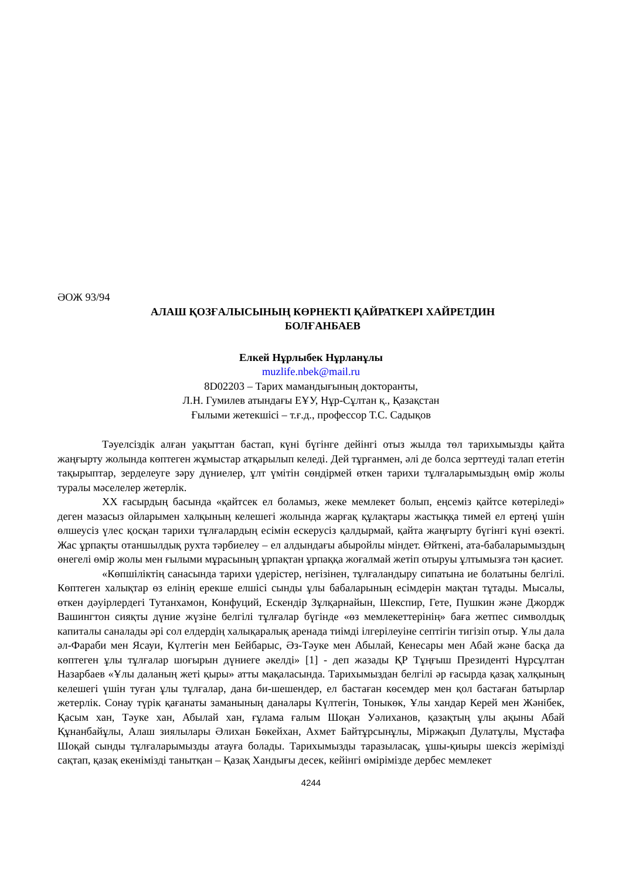ӘОЖ 93/94
АЛАШ ҚОЗҒАЛЫСЫНЫҢ КӨРНЕКТІ ҚАЙРАТКЕРІ ХАЙРЕТДИН
БОЛҒАНБАЕВ
Елкей Нұрлыбек Нұрланұлы
muzlife.nbek@mail.ru
8D02203 – Тарих мамандығының докторанты,
Л.Н. Гумилев атындағы ЕҰУ, Нұр-Сұлтан қ., Қазақстан
Ғылыми жетекшісі – т.ғ.д., профессор Т.С. Садықов
Тәуелсіздік алған уақыттан бастап, күні бүгінге дейінгі отыз жылда төл тарихымызды қайта жаңғырту жолында көптеген жұмыстар атқарылып келеді. Дей тұрғанмен, әлі де болса зерттеуді талап ететін тақырыптар, зерделеуге зәру дүниелер, ұлт үмітін сөндірмей өткен тарихи тұлғаларымыздың өмір жолы туралы мәселелер жетерлік.
XX ғасырдың басында «қайтсек ел боламыз, жеке мемлекет болып, еңсеміз қайтсе көтеріледі» деген мазасыз ойларымен халқының келешегі жолында жарғақ құлақтары жастыққа тимей ел ертеңі үшін өлшеусіз үлес қосқан тарихи тұлғалардың есімін ескерусіз қалдырмай, қайта жаңғырту бүгінгі күні өзекті. Жас ұрпақты отаншылдық рухта тәрбиелеу – ел алдындағы абыройлы міндет. Өйткені, ата-бабаларымыздың өнегелі өмір жолы мен ғылыми мұрасының ұрпақтан ұрпаққа жоғалмай жетіп отыруы ұлтымызға тән қасиет.
«Көпшіліктің санасында тарихи үдерістер, негізінен, тұлғаландыру сипатына ие болатыны белгілі. Көптеген халықтар өз елінің ерекше елшісі сынды ұлы бабаларының есімдерін мақтан тұтады. Мысалы, өткен дәуірлердегі Тутанхамон, Конфуций, Ескендір Зұлқарнайын, Шекспир, Гете, Пушкин және Джордж Вашингтон сияқты дүние жүзіне белгілі тұлғалар бүгінде «өз мемлекеттерінің» баға жетпес символдық капиталы саналады әрі сол елдердің халықаралық аренада тиімді ілгерілеуіне септігін тигізіп отыр. Ұлы дала әл-Фараби мен Ясауи, Күлтегін мен Бейбарыс, Әз-Тәуке мен Абылай, Кенесары мен Абай және басқа да көптеген ұлы тұлғалар шоғырын дүниеге әкелді» [1] - деп жазады ҚР Тұңғыш Президенті Нұрсұлтан Назарбаев «Ұлы даланың жеті қыры» атты мақаласында. Тарихымыздан белгілі әр ғасырда қазақ халқының келешегі үшін туған ұлы тұлғалар, дана би-шешендер, ел бастаған көсемдер мен қол бастаған батырлар жетерлік. Сонау түрік қағанаты заманының даналары Күлтегін, Тоныкөк, Ұлы хандар Керей мен Жәнібек, Қасым хан, Тәуке хан, Абылай хан, ғұлама ғалым Шоқан Уәлиханов, қазақтың ұлы ақыны Абай Құнанбайұлы, Алаш зиялылары Әлихан Бөкейхан, Ахмет Байтұрсынұлы, Міржақып Дулатұлы, Мұстафа Шоқай сынды тұлғаларымызды атауға болады. Тарихымызды таразыласақ, ұшы-қиыры шексіз жерімізді сақтап, қазақ екенімізді танытқан – Қазақ Хандығы десек, кейінгі өмірімізде дербес мемлекет
4244